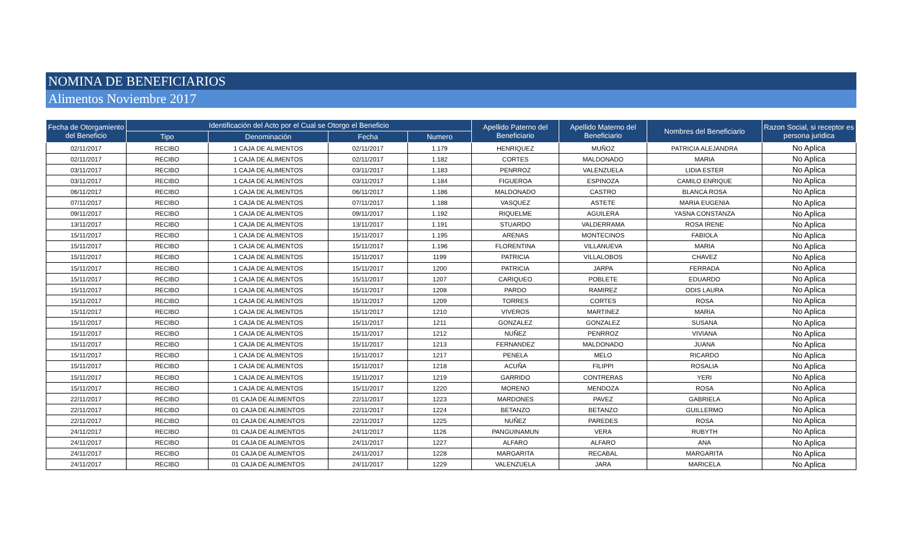NOMINA DE BENEFICIARIOS
Alimentos Noviembre 2017
| Fecha de Otorgamiento del Beneficio | Identificación del Acto por el Cual se Otorgo el Beneficio | | | | Apellido Paterno del Beneficiario | Apellido Materno del Beneficiario | Nombres del Beneficiario | Razon Social, si receptor es persona juridica |
| --- | --- | --- | --- | --- | --- | --- | --- | --- |
| | Tipo | Denominación | Fecha | Numero | | | | |
| 02/11/2017 | RECIBO | 1 CAJA DE ALIMENTOS | 02/11/2017 | 1.179 | HENRIQUEZ | MUÑOZ | PATRICIA ALEJANDRA | No Aplica |
| 02/11/2017 | RECIBO | 1 CAJA DE ALIMENTOS | 02/11/2017 | 1.182 | CORTES | MALDONADO | MARIA | No Aplica |
| 03/11/2017 | RECIBO | 1 CAJA DE ALIMENTOS | 03/11/2017 | 1.183 | PENRROZ | VALENZUELA | LIDIA ESTER | No Aplica |
| 03/11/2017 | RECIBO | 1 CAJA DE ALIMENTOS | 03/11/2017 | 1.184 | FIGUEROA | ESPINOZA | CAMILO ENRIQUE | No Aplica |
| 06/11/2017 | RECIBO | 1 CAJA DE ALIMENTOS | 06/11/2017 | 1.186 | MALDONADO | CASTRO | BLANCA ROSA | No Aplica |
| 07/11/2017 | RECIBO | 1 CAJA DE ALIMENTOS | 07/11/2017 | 1.188 | VASQUEZ | ASTETE | MARIA EUGENIA | No Aplica |
| 09/11/2017 | RECIBO | 1 CAJA DE ALIMENTOS | 09/11/2017 | 1.192 | RIQUELME | AGUILERA | YASNA CONSTANZA | No Aplica |
| 13/11/2017 | RECIBO | 1 CAJA DE ALIMENTOS | 13/11/2017 | 1.191 | STUARDO | VALDERRAMA | ROSA IRENE | No Aplica |
| 15/11/2017 | RECIBO | 1 CAJA DE ALIMENTOS | 15/11/2017 | 1.195 | ARENAS | MONTECINOS | FABIOLA | No Aplica |
| 15/11/2017 | RECIBO | 1 CAJA DE ALIMENTOS | 15/11/2017 | 1.196 | FLORENTINA | VILLANUEVA | MARIA | No Aplica |
| 15/11/2017 | RECIBO | 1 CAJA DE ALIMENTOS | 15/11/2017 | 1199 | PATRICIA | VILLALOBOS | CHAVEZ | No Aplica |
| 15/11/2017 | RECIBO | 1 CAJA DE ALIMENTOS | 15/11/2017 | 1200 | PATRICIA | JARPA | FERRADA | No Aplica |
| 15/11/2017 | RECIBO | 1 CAJA DE ALIMENTOS | 15/11/2017 | 1207 | CARIQUEO | POBLETE | EDUARDO | No Aplica |
| 15/11/2017 | RECIBO | 1 CAJA DE ALIMENTOS | 15/11/2017 | 1208 | PARDO | RAMIREZ | ODIS LAURA | No Aplica |
| 15/11/2017 | RECIBO | 1 CAJA DE ALIMENTOS | 15/11/2017 | 1209 | TORRES | CORTES | ROSA | No Aplica |
| 15/11/2017 | RECIBO | 1 CAJA DE ALIMENTOS | 15/11/2017 | 1210 | VIVEROS | MARTINEZ | MARIA | No Aplica |
| 15/11/2017 | RECIBO | 1 CAJA DE ALIMENTOS | 15/11/2017 | 1211 | GONZALEZ | GONZALEZ | SUSANA | No Aplica |
| 15/11/2017 | RECIBO | 1 CAJA DE ALIMENTOS | 15/11/2017 | 1212 | NUÑEZ | PENRROZ | VIVIANA | No Aplica |
| 15/11/2017 | RECIBO | 1 CAJA DE ALIMENTOS | 15/11/2017 | 1213 | FERNANDEZ | MALDONADO | JUANA | No Aplica |
| 15/11/2017 | RECIBO | 1 CAJA DE ALIMENTOS | 15/11/2017 | 1217 | PENELA | MELO | RICARDO | No Aplica |
| 15/11/2017 | RECIBO | 1 CAJA DE ALIMENTOS | 15/11/2017 | 1218 | ACUÑA | FILIPPI | ROSALIA | No Aplica |
| 15/11/2017 | RECIBO | 1 CAJA DE ALIMENTOS | 15/11/2017 | 1219 | GARRIDO | CONTRERAS | YERI | No Aplica |
| 15/11/2017 | RECIBO | 1 CAJA DE ALIMENTOS | 15/11/2017 | 1220 | MORENO | MENDOZA | ROSA | No Aplica |
| 22/11/2017 | RECIBO | 01 CAJA DE ALIMENTOS | 22/11/2017 | 1223 | MARDONES | PAVEZ | GABRIELA | No Aplica |
| 22/11/2017 | RECIBO | 01 CAJA DE ALIMENTOS | 22/11/2017 | 1224 | BETANZO | BETANZO | GUILLERMO | No Aplica |
| 22/11/2017 | RECIBO | 01 CAJA DE ALIMENTOS | 22/11/2017 | 1225 | NUÑEZ | PAREDES | ROSA | No Aplica |
| 24/11/2017 | RECIBO | 01 CAJA DE ALIMENTOS | 24/11/2017 | 1126 | PANGUINAMUN | VERA | RUBYTH | No Aplica |
| 24/11/2017 | RECIBO | 01 CAJA DE ALIMENTOS | 24/11/2017 | 1227 | ALFARO | ALFARO | ANA | No Aplica |
| 24/11/2017 | RECIBO | 01 CAJA DE ALIMENTOS | 24/11/2017 | 1228 | MARGARITA | RECABAL | MARGARITA | No Aplica |
| 24/11/2017 | RECIBO | 01 CAJA DE ALIMENTOS | 24/11/2017 | 1229 | VALENZUELA | JARA | MARICELA | No Aplica |